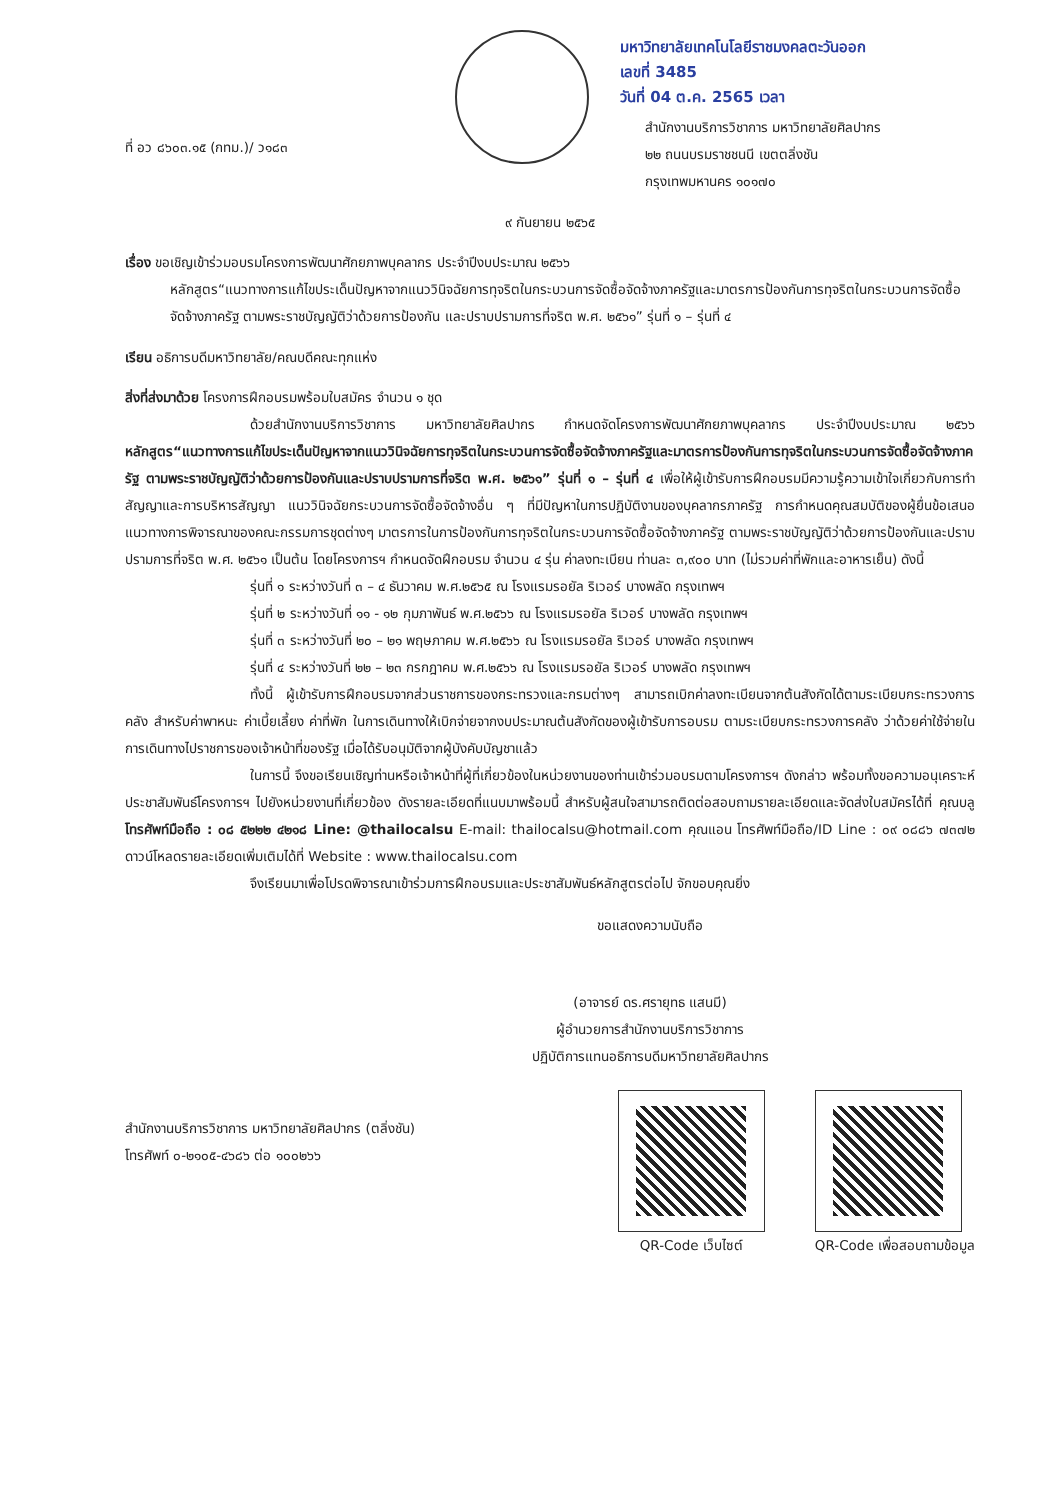มหาวิทยาลัยเทคโนโลยีราชมงคลตะวันออก
เลขที่ 3485
วันที่ 04 ต.ค. 2565 เวลา
ที่ อว ๘๖๐๓.๑๕ (กทม.)/ ว๑๘๓
สำนักงานบริการวิชาการ มหาวิทยาลัยศิลปากร
๒๒ ถนนบรมราชชนนี เขตตลิ่งชัน
กรุงเทพมหานคร ๑๐๑๗๐
๙ กันยายน ๒๕๖๕
เรื่อง ขอเชิญเข้าร่วมอบรมโครงการพัฒนาศักยภาพบุคลากร ประจำปีงบประมาณ ๒๕๖๖
หลักสูตร“แนวทางการแก้ไขประเด็นปัญหาจากแนววินิจฉัยการทุจริตในกระบวนการจัดซื้อจัดจ้างภาครัฐและมาตรการป้องกันการทุจริตในกระบวนการจัดซื้อจัดจ้างภาครัฐ ตามพระราชบัญญัติว่าด้วยการป้องกัน และปราบปรามการที่จริต พ.ศ. ๒๕๖๑” รุ่นที่ ๑ – รุ่นที่ ๔
เรียน อธิการบดีมหาวิทยาลัย/คณบดีคณะทุกแห่ง
สิ่งที่ส่งมาด้วย โครงการฝึกอบรมพร้อมใบสมัคร จำนวน ๑ ชุด
ด้วยสำนักงานบริการวิชาการ มหาวิทยาลัยศิลปากร กำหนดจัดโครงการพัฒนาศักยภาพบุคลากร ประจำปีงบประมาณ ๒๕๖๖ หลักสูตร“แนวทางการแก้ไขประเด็นปัญหาจากแนววินิจฉัยการทุจริตในกระบวนการจัดซื้อจัดจ้างภาครัฐและมาตรการป้องกันการทุจริตในกระบวนการจัดซื้อจัดจ้างภาครัฐ ตามพระราชบัญญัติว่าด้วยการป้องกันและปราบปรามการที่จริต พ.ศ. ๒๕๖๑” รุ่นที่ ๑ – รุ่นที่ ๔ เพื่อให้ผู้เข้ารับการฝึกอบรมมีความรู้ความเข้าใจเกี่ยวกับการทำสัญญาและการบริหารสัญญา แนววินิจฉัยกระบวนการจัดซื้อจัดจ้างอื่น ๆ ที่มีปัญหาในการปฏิบัติงานของบุคลากรภาครัฐ การกำหนดคุณสมบัติของผู้ยื่นข้อเสนอ แนวทางการพิจารณาของคณะกรรมการชุดต่างๆ มาตรการในการป้องกันการทุจริตในกระบวนการจัดซื้อจัดจ้างภาครัฐ ตามพระราชบัญญัติว่าด้วยการป้องกันและปราบปรามการที่จริต พ.ศ. ๒๕๖๑ เป็นต้น โดยโครงการฯ กำหนดจัดฝึกอบรม จำนวน ๔ รุ่น ค่าลงทะเบียน ท่านละ ๓,๙๐๐ บาท (ไม่รวมค่าที่พักและอาหารเย็น) ดังนี้
รุ่นที่ ๑ ระหว่างวันที่ ๓ – ๔ ธันวาคม พ.ศ.๒๕๖๕ ณ โรงแรมรอยัล ริเวอร์ บางพลัด กรุงเทพฯ
รุ่นที่ ๒ ระหว่างวันที่ ๑๑ - ๑๒ กุมภาพันธ์ พ.ศ.๒๕๖๖ ณ โรงแรมรอยัล ริเวอร์ บางพลัด กรุงเทพฯ
รุ่นที่ ๓ ระหว่างวันที่ ๒๐ – ๒๑ พฤษภาคม พ.ศ.๒๕๖๖ ณ โรงแรมรอยัล ริเวอร์ บางพลัด กรุงเทพฯ
รุ่นที่ ๔ ระหว่างวันที่ ๒๒ – ๒๓ กรกฎาคม พ.ศ.๒๕๖๖ ณ โรงแรมรอยัล ริเวอร์ บางพลัด กรุงเทพฯ
ทั้งนี้ ผู้เข้ารับการฝึกอบรมจากส่วนราชการของกระทรวงและกรมต่างๆ สามารถเบิกค่าลงทะเบียนจากต้นสังกัดได้ตามระเบียบกระทรวงการคลัง สำหรับค่าพาหนะ ค่าเบี้ยเลี้ยง ค่าที่พัก ในการเดินทางให้เบิกจ่ายจากงบประมาณต้นสังกัดของผู้เข้ารับการอบรม ตามระเบียบกระทรวงการคลัง ว่าด้วยค่าใช้จ่ายในการเดินทางไปราชการของเจ้าหน้าที่ของรัฐ เมื่อได้รับอนุมัติจากผู้บังคับบัญชาแล้ว
ในการนี้ จึงขอเรียนเชิญท่านหรือเจ้าหน้าที่ผู้ที่เกี่ยวข้องในหน่วยงานของท่านเข้าร่วมอบรมตามโครงการฯ ดังกล่าว พร้อมทั้งขอความอนุเคราะห์ประชาสัมพันธ์โครงการฯ ไปยังหน่วยงานที่เกี่ยวข้อง ดังรายละเอียดที่แนบมาพร้อมนี้ สำหรับผู้สนใจสามารถติดต่อสอบถามรายละเอียดและจัดส่งใบสมัครได้ที่ คุณบลู โทรศัพท์มือถือ : ๐๘ ๕๒๒๒ ๔๒๑๘ Line: @thailocalsu E-mail: thailocalsu@hotmail.com คุณแอน โทรศัพท์มือถือ/ID Line : ๐๙ ๐๘๘๖ ๗๓๗๒ ดาวน์โหลดรายละเอียดเพิ่มเติมได้ที่ Website : www.thailocalsu.com
จึงเรียนมาเพื่อโปรดพิจารณาเข้าร่วมการฝึกอบรมและประชาสัมพันธ์หลักสูตรต่อไป จักขอบคุณยิ่ง
ขอแสดงความนับถือ
(อาจารย์ ดร.ศรายุทธ แสนมี)
ผู้อำนวยการสำนักงานบริการวิชาการ
ปฏิบัติการแทนอธิการบดีมหาวิทยาลัยศิลปากร
สำนักงานบริการวิชาการ มหาวิทยาลัยศิลปากร (ตลิ่งชัน)
โทรศัพท์ ๐-๒๑๐๕-๔๖๘๖ ต่อ ๑๐๐๒๖๖
QR-Code เว็บไซต์ QR-Code เพื่อสอบถามข้อมูล